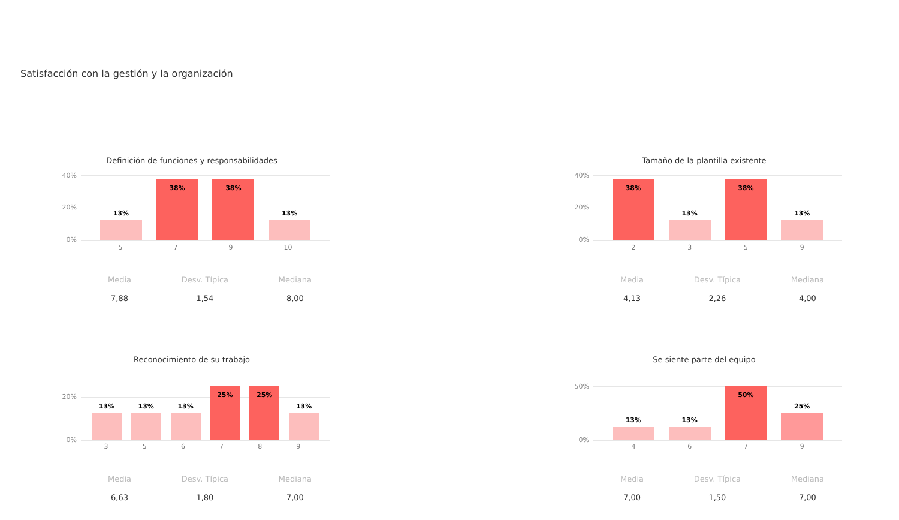Satisfacción con la gestión y la organización
Definición de funciones y responsabilidades
40%
20%
0%
13%
38%
38%
13%
5 7 9 10
Media
7,88
Desv. Típica
1,54
Mediana
8,00
Tamaño de la plantilla existente
40%
20%
0%
38%
13%
38%
13%
2 3 5 9
Media
4,13
Desv. Típica
2,26
Mediana
4,00
Reconocimiento de su trabajo
20%
0%
13%
13%
13%
25%
25%
13%
3 5 6 7 8 9
Media
6,63
Desv. Típica
1,80
Mediana
7,00
Se siente parte del equipo
50%
0%
13%
13%
50%
25%
4 6 7 9
Media
7,00
Desv. Típica
1,50
Mediana
7,00